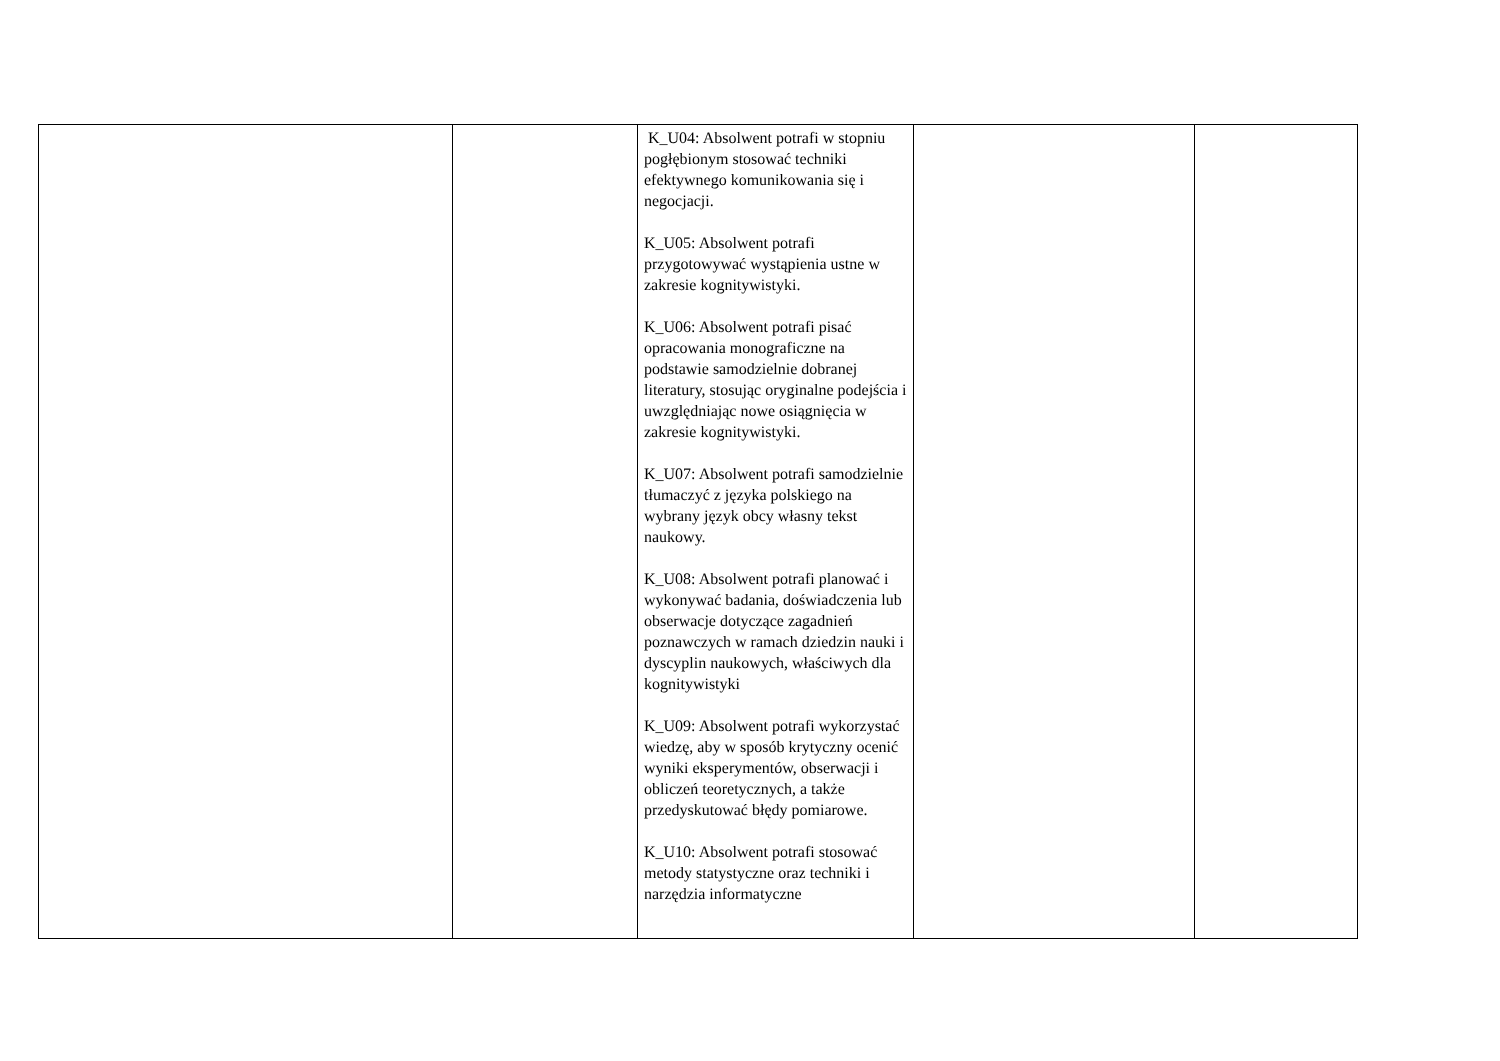| | | K_U04: Absolwent potrafi w stopniu pogłębionym stosować techniki efektywnego komunikowania się i negocjacji. K_U05: Absolwent potrafi przygotowywać wystąpienia ustne w zakresie kognitywistyki. K_U06: Absolwent potrafi pisać opracowania monograficzne na podstawie samodzielnie dobranej literatury, stosując oryginalne podejścia i uwzględniając nowe osiągnięcia w zakresie kognitywistyki. K_U07: Absolwent potrafi samodzielnie tłumaczyć z języka polskiego na wybrany język obcy własny tekst naukowy. K_U08: Absolwent potrafi planować i wykonywać badania, doświadczenia lub obserwacje dotyczące zagadnień poznawczych w ramach dziedzin nauki i dyscyplin naukowych, właściwych dla kognitywistyki K_U09: Absolwent potrafi wykorzystać wiedzę, aby w sposób krytyczny ocenić wyniki eksperymentów, obserwacji i obliczeń teoretycznych, a także przedyskutować błędy pomiarowe. K_U10: Absolwent potrafi stosować metody statystyczne oraz techniki i narzędzia informatyczne | | |